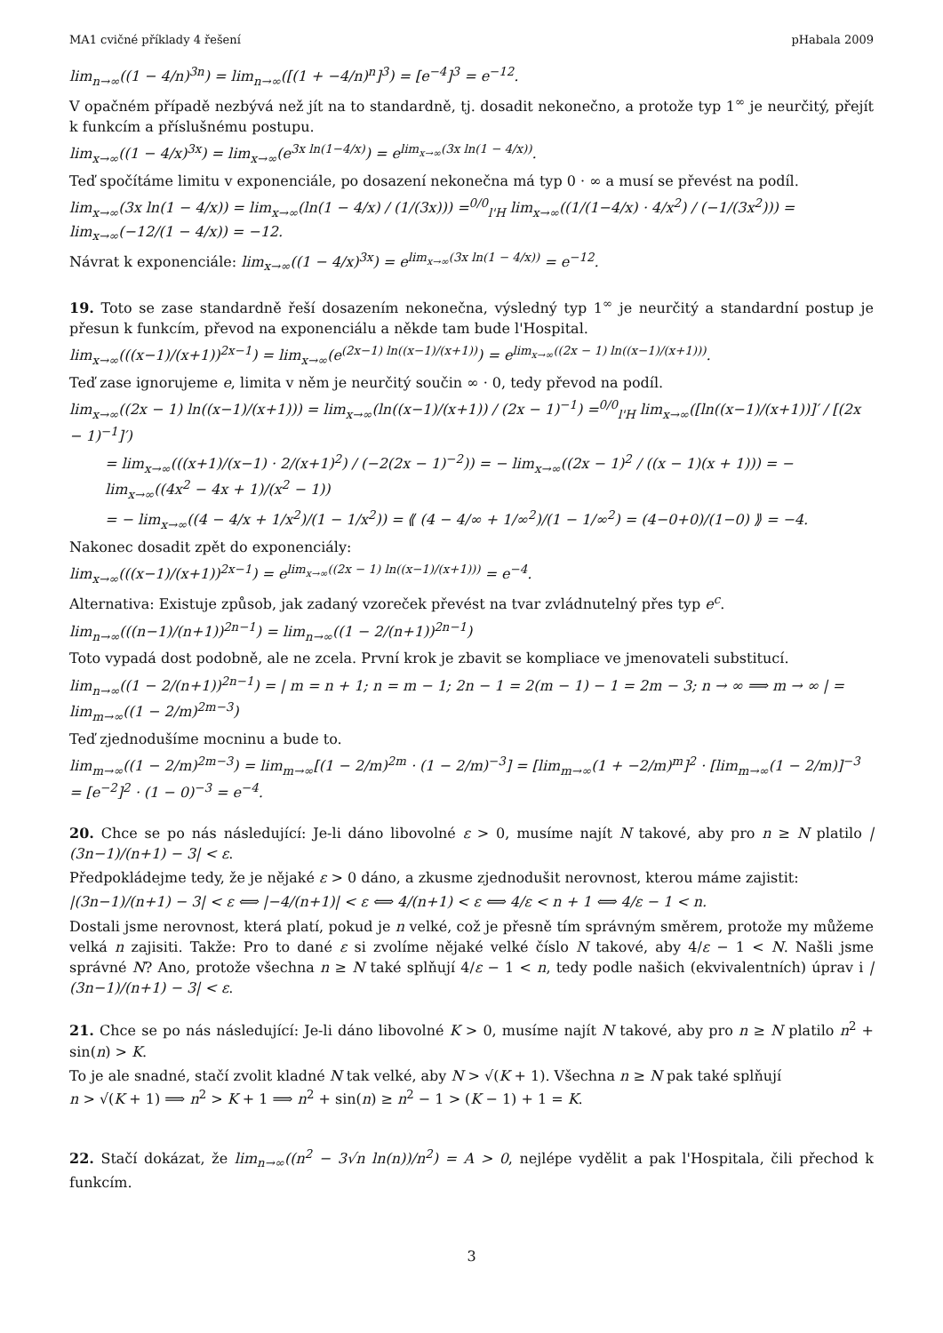MA1 cvičné příklady 4 řešení pHabala 2009
lim<sub>n→∞</sub>((1 − 4/n)<sup>3n</sup>) = lim<sub>n→∞</sub>([(1 + −4/n)<sup>n</sup>]<sup>3</sup>) = [e<sup>−4</sup>]<sup>3</sup> = e<sup>−12</sup>.
V opačném případě nezbývá než jít na to standardně, tj. dosadit nekonečno, a protože typ 1<sup>∞</sup> je neurčitý, přejít k funkcím a příslušnému postupu.
lim<sub>x→∞</sub>((1 − 4/x)<sup>3x</sup>) = lim<sub>x→∞</sub>(e<sup>3x ln(1−4/x)</sup>) = e<sup>lim<sub>x→∞</sub>(3x ln(1 − 4/x))</sup>.
Teď spočítáme limitu v exponenciále, po dosazení nekonečna má typ 0 · ∞ a musí se převést na podíl.
lim<sub>x→∞</sub>(3x ln(1 − 4/x)) = lim<sub>x→∞</sub>(ln(1 − 4/x) / (1/(3x))) =<sup>0/0</sup><sub>l'H</sub> lim<sub>x→∞</sub>((1/(1−4/x) · 4/x<sup>2</sup>) / (−1/(3x<sup>2</sup>))) = lim<sub>x→∞</sub>(−12/(1 − 4/x)) = −12.
Návrat k exponenciále: lim<sub>x→∞</sub>((1 − 4/x)<sup>3x</sup>) = e<sup>lim<sub>x→∞</sub>(3x ln(1 − 4/x))</sup> = e<sup>−12</sup>.
19. Toto se zase standardně řeší dosazením nekonečna, výsledný typ 1<sup>∞</sup> je neurčitý a standardní postup je přesun k funkcím, převod na exponenciálu a někde tam bude l'Hospital.
lim<sub>x→∞</sub>(((x−1)/(x+1))<sup>2x−1</sup>) = lim<sub>x→∞</sub>(e<sup>(2x−1) ln((x−1)/(x+1))</sup>) = e<sup>lim<sub>x→∞</sub>((2x − 1) ln((x−1)/(x+1)))</sup>.
Teď zase ignorujeme e, limita v něm je neurčitý součin ∞ · 0, tedy převod na podíl.
lim<sub>x→∞</sub>((2x − 1) ln((x−1)/(x+1))) = lim<sub>x→∞</sub>(ln((x−1)/(x+1)) / (2x − 1)<sup>−1</sup>) =<sup>0/0</sup><sub>l'H</sub> lim<sub>x→∞</sub>([ln((x−1)/(x+1))]′ / [(2x − 1)<sup>−1</sup>]′)
= lim<sub>x→∞</sub>(((x+1)/(x−1) · 2/(x+1)<sup>2</sup>) / (−2(2x − 1)<sup>−2</sup>)) = − lim<sub>x→∞</sub>((2x − 1)<sup>2</sup> / ((x − 1)(x + 1))) = − lim<sub>x→∞</sub>((4x<sup>2</sup> − 4x + 1)/(x<sup>2</sup> − 1))
= − lim<sub>x→∞</sub>((4 − 4/x + 1/x<sup>2</sup>)/(1 − 1/x<sup>2</sup>)) = ⟪ (4 − 4/∞ + 1/∞<sup>2</sup>)/(1 − 1/∞<sup>2</sup>) = (4−0+0)/(1−0) ⟫ = −4.
Nakonec dosadit zpět do exponenciály:
lim<sub>x→∞</sub>(((x−1)/(x+1))<sup>2x−1</sup>) = e<sup>lim<sub>x→∞</sub>((2x − 1) ln((x−1)/(x+1)))</sup> = e<sup>−4</sup>.
Alternativa: Existuje způsob, jak zadaný vzoreček převést na tvar zvládnutelný přes typ e<sup>c</sup>.
lim<sub>n→∞</sub>(((n−1)/(n+1))<sup>2n−1</sup>) = lim<sub>n→∞</sub>((1 − 2/(n+1))<sup>2n−1</sup>)
Toto vypadá dost podobně, ale ne zcela. První krok je zbavit se kompliace ve jmenovateli substitucí.
lim<sub>n→∞</sub>((1 − 2/(n+1))<sup>2n−1</sup>) = | m = n + 1; n = m − 1; 2n − 1 = 2(m − 1) − 1 = 2m − 3; n → ∞ ⟹ m → ∞ | = lim<sub>m→∞</sub>((1 − 2/m)<sup>2m−3</sup>)
Teď zjednodušíme mocninu a bude to.
lim<sub>m→∞</sub>((1 − 2/m)<sup>2m−3</sup>) = lim<sub>m→∞</sub>[(1 − 2/m)<sup>2m</sup> · (1 − 2/m)<sup>−3</sup>] = [lim<sub>m→∞</sub>(1 + −2/m)<sup>m</sup>]<sup>2</sup> · [lim<sub>m→∞</sub>(1 − 2/m)]<sup>−3</sup> = [e<sup>−2</sup>]<sup>2</sup> · (1 − 0)<sup>−3</sup> = e<sup>−4</sup>.
20. Chce se po nás následující: Je-li dáno libovolné ε > 0, musíme najít N takové, aby pro n ≥ N platilo |(3n−1)/(n+1) − 3| < ε.
Předpokládejme tedy, že je nějaké ε > 0 dáno, a zkusme zjednodušit nerovnost, kterou máme zajistit:
|(3n−1)/(n+1) − 3| < ε ⟺ |−4/(n+1)| < ε ⟺ 4/(n+1) < ε ⟺ 4/ε < n + 1 ⟺ 4/ε − 1 < n.
Dostali jsme nerovnost, která platí, pokud je n velké, což je přesně tím správným směrem, protože my můžeme velká n zajisiti. Takže: Pro to dané ε si zvolíme nějaké velké číslo N takové, aby 4/ε − 1 < N. Našli jsme správné N? Ano, protože všechna n ≥ N také splňují 4/ε − 1 < n, tedy podle našich (ekvivalentních) úprav i |(3n−1)/(n+1) − 3| < ε.
21. Chce se po nás následující: Je-li dáno libovolné K > 0, musíme najít N takové, aby pro n ≥ N platilo n<sup>2</sup> + sin(n) > K.
To je ale snadné, stačí zvolit kladné N tak velké, aby N > √(K + 1). Všechna n ≥ N pak také splňují
n > √(K + 1) ⟹ n<sup>2</sup> > K + 1 ⟹ n<sup>2</sup> + sin(n) ≥ n<sup>2</sup> − 1 > (K − 1) + 1 = K.
22. Stačí dokázat, že lim<sub>n→∞</sub>((n<sup>2</sup> − 3√n ln(n))/n<sup>2</sup>) = A > 0, nejlépe vydělit a pak l'Hospitala, čili přechod k funkcím.
3